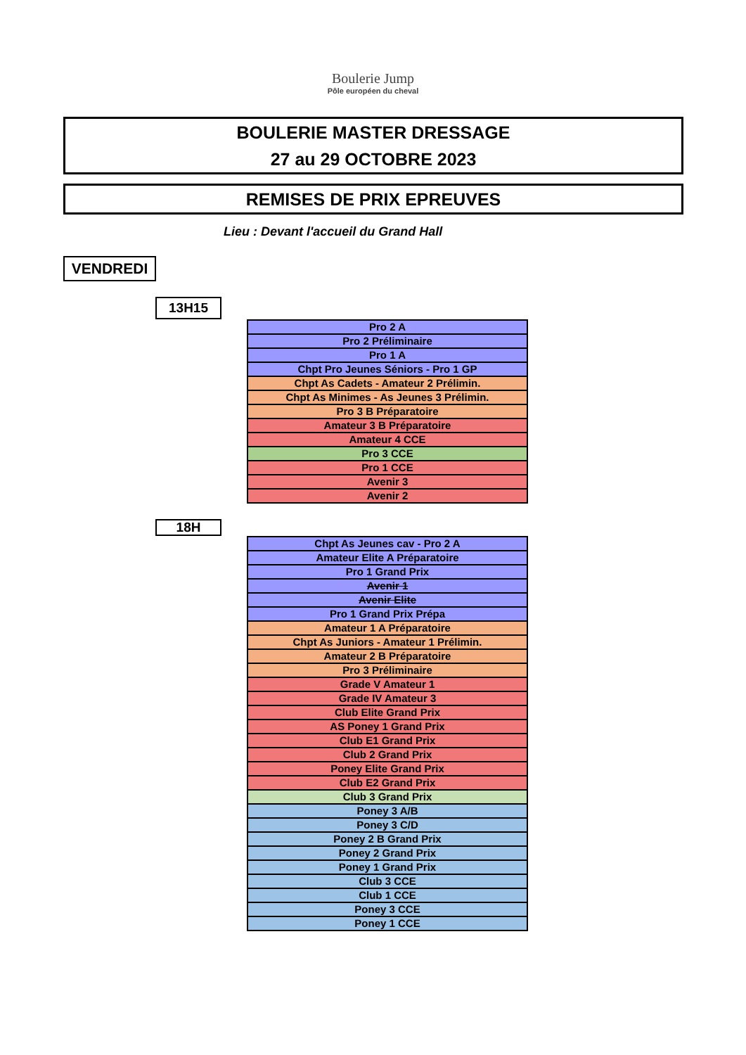Boulerie Jump
Pôle européen du cheval
BOULERIE MASTER DRESSAGE
27 au 29 OCTOBRE 2023
REMISES DE PRIX EPREUVES
Lieu : Devant l'accueil du Grand Hall
VENDREDI
13H15
| Pro 2 A |
| Pro 2 Préliminaire |
| Pro 1 A |
| Chpt Pro Jeunes Séniors - Pro 1 GP |
| Chpt As Cadets - Amateur 2 Prélimin. |
| Chpt As Minimes - As Jeunes 3 Prélimin. |
| Pro 3 B Préparatoire |
| Amateur 3 B Préparatoire |
| Amateur 4 CCE |
| Pro 3 CCE |
| Pro 1 CCE |
| Avenir 3 |
| Avenir 2 |
18H
| Chpt As Jeunes cav - Pro 2 A |
| Amateur Elite A Préparatoire |
| Pro 1 Grand Prix |
| Avenir 1 |
| Avenir Elite |
| Pro 1 Grand Prix Prépa |
| Amateur 1 A Préparatoire |
| Chpt As Juniors - Amateur 1 Prélimin. |
| Amateur 2 B Préparatoire |
| Pro 3 Préliminaire |
| Grade V Amateur 1 |
| Grade IV Amateur 3 |
| Club Elite Grand Prix |
| AS Poney 1 Grand Prix |
| Club E1 Grand Prix |
| Club 2 Grand Prix |
| Poney Elite Grand Prix |
| Club E2 Grand Prix |
| Club 3 Grand Prix |
| Poney 3 A/B |
| Poney 3 C/D |
| Poney 2 B Grand Prix |
| Poney 2 Grand Prix |
| Poney 1 Grand Prix |
| Club 3 CCE |
| Club 1 CCE |
| Poney 3 CCE |
| Poney 1 CCE |